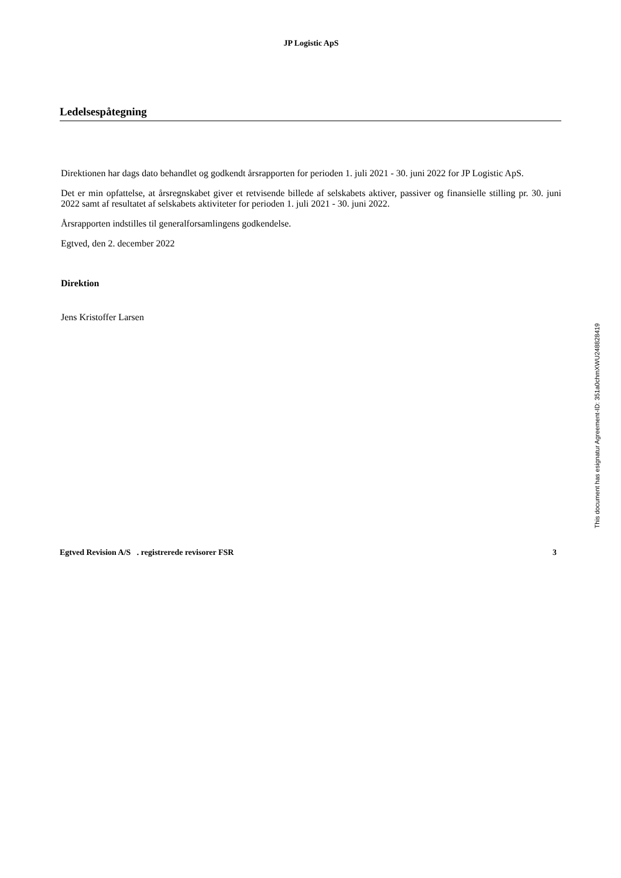JP Logistic ApS
Ledelsespåtegning
Direktionen har dags dato behandlet og godkendt årsrapporten for perioden 1. juli 2021 - 30. juni 2022 for JP Logistic ApS.
Det er min opfattelse, at årsregnskabet giver et retvisende billede af selskabets aktiver, passiver og finansielle stilling pr. 30. juni 2022 samt af resultatet af selskabets aktiviteter for perioden 1. juli 2021 - 30. juni 2022.
Årsrapporten indstilles til generalforsamlingens godkendelse.
Egtved, den 2. december 2022
Direktion
Jens Kristoffer Larsen
Egtved Revision A/S . registrerede revisorer FSR 3
This document has esignatur Agreement-ID: 351a0chmXWU248828419